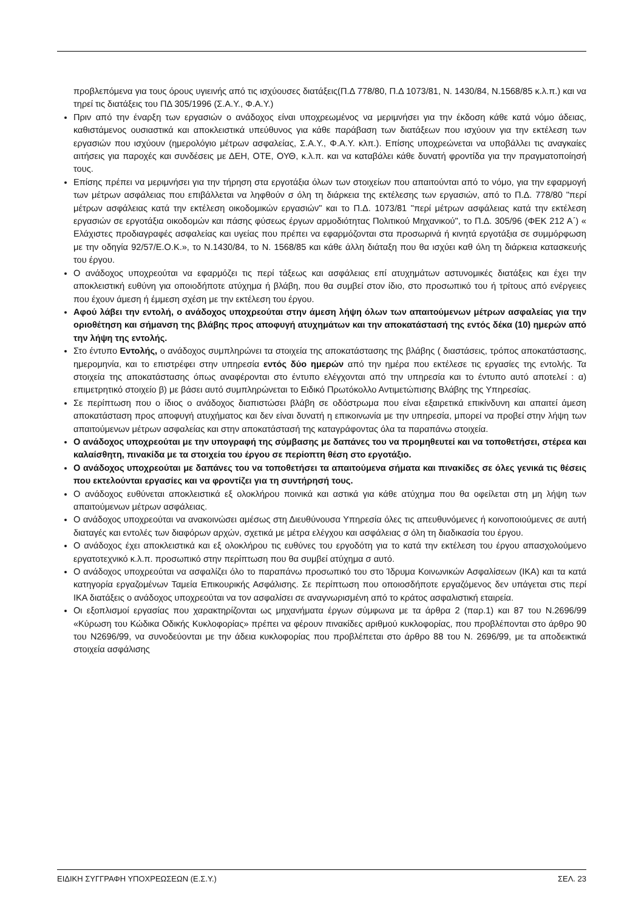προβλεπόμενα για τους όρους υγιεινής από τις ισχύουσες διατάξεις(Π.Δ 778/80, Π.Δ 1073/81, Ν. 1430/84, Ν.1568/85 κ.λ.π.) και να τηρεί τις διατάξεις του ΠΔ 305/1996 (Σ.Α.Υ., Φ.Α.Υ.)
Πριν από την έναρξη των εργασιών ο ανάδοχος είναι υποχρεωμένος να μεριμνήσει για την έκδοση κάθε κατά νόμο άδειας, καθιστάμενος ουσιαστικά και αποκλειστικά υπεύθυνος για κάθε παράβαση των διατάξεων που ισχύουν για την εκτέλεση των εργασιών που ισχύουν (ημερολόγιο μέτρων ασφαλείας, Σ.Α.Υ., Φ.Α.Υ. κλπ.). Επίσης υποχρεώνεται να υποβάλλει τις αναγκαίες αιτήσεις για παροχές και συνδέσεις με ΔΕΗ, ΟΤΕ, ΟΥΘ, κ.λ.π. και να καταβάλει κάθε δυνατή φροντίδα για την πραγματοποίησή τους.
Επίσης πρέπει να μεριμνήσει για την τήρηση στα εργοτάξια όλων των στοιχείων που απαιτούνται από το νόμο, για την εφαρμογή των μέτρων ασφάλειας που επιβάλλεται να ληφθούν σ όλη τη διάρκεια της εκτέλεσης των εργασιών, από το Π.Δ. 778/80 "περί μέτρων ασφάλειας κατά την εκτέλεση οικοδομικών εργασιών" και το Π.Δ. 1073/81 "περί μέτρων ασφάλειας κατά την εκτέλεση εργασιών σε εργοτάξια οικοδομών και πάσης φύσεως έργων αρμοδιότητας Πολιτικού Μηχανικού", το Π.Δ. 305/96 (ΦΕΚ 212 Α΄) « Ελάχιστες προδιαγραφές ασφαλείας και υγείας που πρέπει να εφαρμόζονται στα προσωρινά ή κινητά εργοτάξια σε συμμόρφωση με την οδηγία 92/57/Ε.Ο.Κ.», το Ν.1430/84, το Ν. 1568/85 και κάθε άλλη διάταξη που θα ισχύει καθ όλη τη διάρκεια κατασκευής του έργου.
Ο ανάδοχος υποχρεούται να εφαρμόζει τις περί τάξεως και ασφάλειας επί ατυχημάτων αστυνομικές διατάξεις και έχει την αποκλειστική ευθύνη για οποιοδήποτε ατύχημα ή βλάβη, που θα συμβεί στον ίδιο, στο προσωπικό του ή τρίτους από ενέργειες που έχουν άμεση ή έμμεση σχέση με την εκτέλεση του έργου.
Αφού λάβει την εντολή, ο ανάδοχος υποχρεούται στην άμεση λήψη όλων των απαιτούμενων μέτρων ασφαλείας για την οριοθέτηση και σήμανση της βλάβης προς αποφυγή ατυχημάτων και την αποκατάστασή της εντός δέκα (10) ημερών από την λήψη της εντολής.
Στο έντυπο Εντολής, ο ανάδοχος συμπληρώνει τα στοιχεία της αποκατάστασης της βλάβης ( διαστάσεις, τρόπος αποκατάστασης, ημερομηνία, και το επιστρέφει στην υπηρεσία εντός δύο ημερών από την ημέρα που εκτέλεσε τις εργασίες της εντολής. Τα στοιχεία της αποκατάστασης όπως αναφέρονται στο έντυπο ελέγχονται από την υπηρεσία και το έντυπο αυτό αποτελεί : α) επιμετρητικό στοιχείο β) με βάσει αυτό συμπληρώνεται το Ειδικό Πρωτόκολλο Αντιμετώπισης Βλάβης της Υπηρεσίας.
Σε περίπτωση που ο ίδιος ο ανάδοχος διαπιστώσει βλάβη σε οδόστρωμα που είναι εξαιρετικά επικίνδυνη και απαιτεί άμεση αποκατάσταση προς αποφυγή ατυχήματος και δεν είναι δυνατή η επικοινωνία με την υπηρεσία, μπορεί να προβεί στην λήψη των απαιτούμενων μέτρων ασφαλείας και στην αποκατάστασή της καταγράφοντας όλα τα παραπάνω στοιχεία.
Ο ανάδοχος υποχρεούται με την υπογραφή της σύμβασης με δαπάνες του να προμηθευτεί και να τοποθετήσει, στέρεα και καλαίσθητη, πινακίδα με τα στοιχεία του έργου σε περίοπτη θέση στο εργοτάξιο.
Ο ανάδοχος υποχρεούται με δαπάνες του να τοποθετήσει τα απαιτούμενα σήματα και πινακίδες σε όλες γενικά τις θέσεις που εκτελούνται εργασίες και να φροντίζει για τη συντήρησή τους.
Ο ανάδοχος ευθύνεται αποκλειστικά εξ ολοκλήρου ποινικά και αστικά για κάθε ατύχημα που θα οφείλεται στη μη λήψη των απαιτούμενων μέτρων ασφάλειας.
Ο ανάδοχος υποχρεούται να ανακοινώσει αμέσως στη Διευθύνουσα Υπηρεσία όλες τις απευθυνόμενες ή κοινοποιούμενες σε αυτή διαταγές και εντολές των διαφόρων αρχών, σχετικά με μέτρα ελέγχου και ασφάλειας σ όλη τη διαδικασία του έργου.
Ο ανάδοχος έχει αποκλειστικά και εξ ολοκλήρου τις ευθύνες του εργοδότη για το κατά την εκτέλεση του έργου απασχολούμενο εργατοτεχνικό κ.λ.π. προσωπικό στην περίπτωση που θα συμβεί ατύχημα σ αυτό.
Ο ανάδοχος υποχρεούται να ασφαλίζει όλο το παραπάνω προσωπικό του στο Ίδρυμα Κοινωνικών Ασφαλίσεων (ΙΚΑ) και τα κατά κατηγορία εργαζομένων Ταμεία Επικουρικής Ασφάλισης. Σε περίπτωση που οποιοσδήποτε εργαζόμενος δεν υπάγεται στις περί ΙΚΑ διατάξεις ο ανάδοχος υποχρεούται να τον ασφαλίσει σε αναγνωρισμένη από το κράτος ασφαλιστική εταιρεία.
Οι εξοπλισμοί εργασίας που χαρακτηρίζονται ως μηχανήματα έργων σύμφωνα με τα άρθρα 2 (παρ.1) και 87 του Ν.2696/99 «Κύρωση του Κώδικα Οδικής Κυκλοφορίας» πρέπει να φέρουν πινακίδες αριθμού κυκλοφορίας, που προβλέπονται στο άρθρο 90 του Ν2696/99, να συνοδεύονται με την άδεια κυκλοφορίας που προβλέπεται στο άρθρο 88 του Ν. 2696/99, με τα αποδεικτικά στοιχεία ασφάλισης
ΕΙΔΙΚΗ ΣΥΓΓΡΑΦΗ ΥΠΟΧΡΕΩΣΕΩΝ (Ε.Σ.Υ.) ΣΕΛ. 23